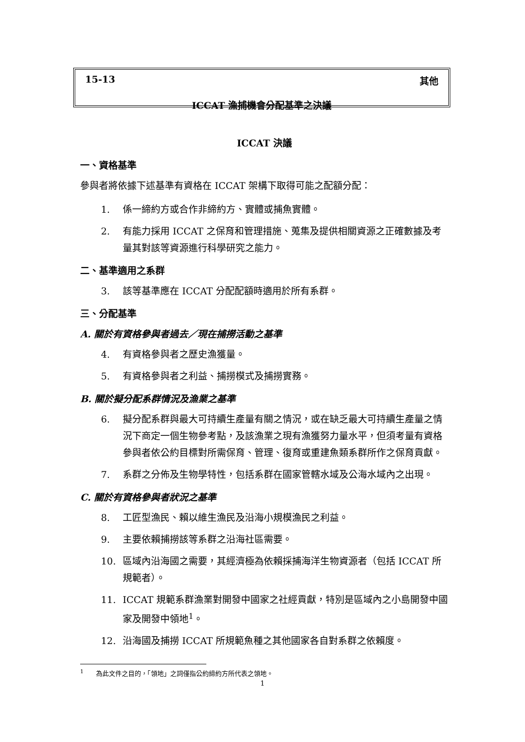15-13 其他
ICCAT 漁捕機會分配基準之決議
ICCAT 決議
一、資格基準
參與者將依據下述基準有資格在 ICCAT 架構下取得可能之配額分配：
1. 係一締約方或合作非締約方、實體或捕魚實體。
2. 有能力採用 ICCAT 之保育和管理措施、蒐集及提供相關資源之正確數據及考量其對該等資源進行科學研究之能力。
二、基準適用之系群
3. 該等基準應在 ICCAT 分配配額時適用於所有系群。
三、分配基準
A. 關於有資格參與者過去／現在捕撈活動之基準
4. 有資格參與者之歷史漁獲量。
5. 有資格參與者之利益、捕撈模式及捕撈實務。
B. 關於擬分配系群情況及漁業之基準
6. 擬分配系群與最大可持續生產量有關之情況，或在缺乏最大可持續生產量之情況下商定一個生物參考點，及該漁業之現有漁獲努力量水平，但須考量有資格參與者依公約目標對所需保育、管理、復育或重建魚類系群所作之保育貢獻。
7. 系群之分佈及生物學特性，包括系群在國家管轄水域及公海水域內之出現。
C. 關於有資格參與者狀況之基準
8. 工匠型漁民、賴以維生漁民及沿海小規模漁民之利益。
9. 主要依賴捕撈該等系群之沿海社區需要。
10. 區域內沿海國之需要，其經濟極為依賴採捕海洋生物資源者（包括 ICCAT 所規範者）。
11. ICCAT 規範系群漁業對開發中國家之社經貢獻，特別是區域內之小島開發中國家及開發中領地<sup>1</sup>。
12. 沿海國及捕撈 ICCAT 所規範魚種之其他國家各自對系群之依賴度。
<sup>1</sup> 為此文件之目的，「領地」之詞僅指公約締約方所代表之領地。
1